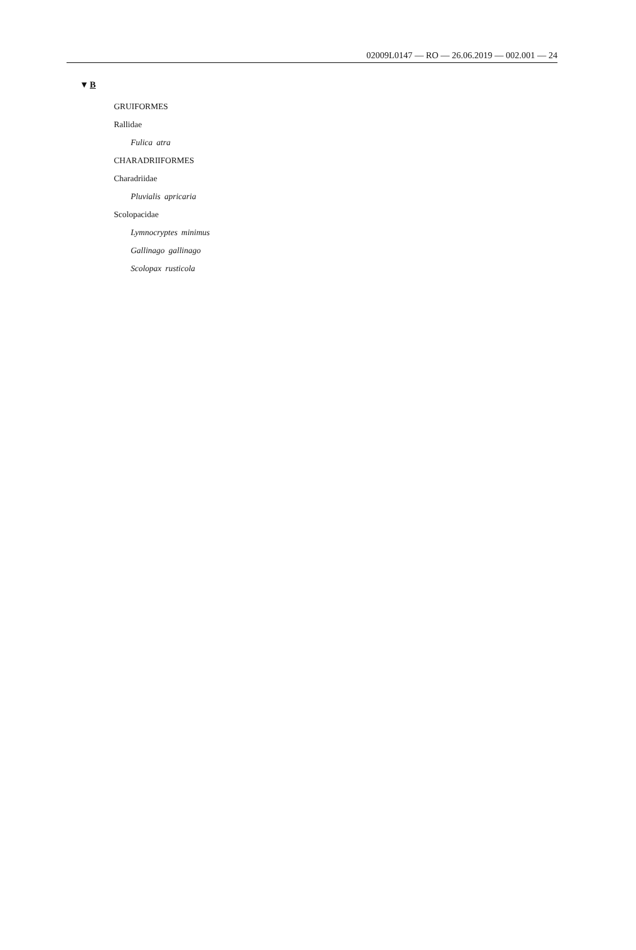02009L0147 — RO — 26.06.2019 — 002.001 — 24
▼B
GRUIFORMES
Rallidae
Fulica atra
CHARADRIIFORMES
Charadriidae
Pluvialis apricaria
Scolopacidae
Lymnocryptes minimus
Gallinago gallinago
Scolopax rusticola